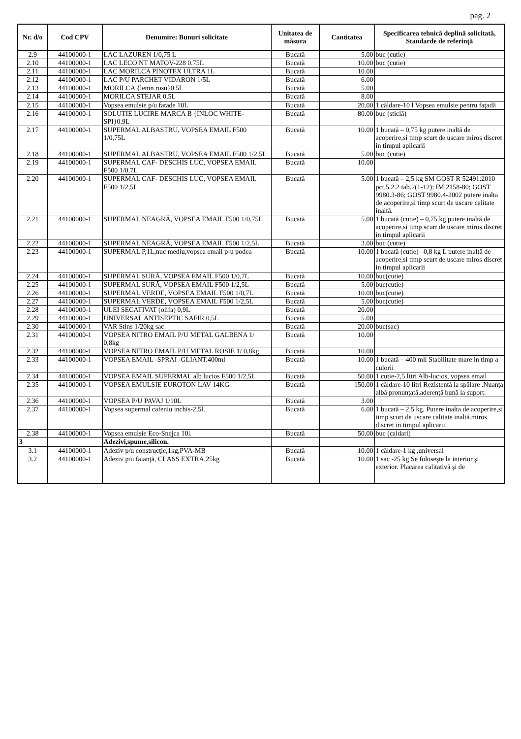pag. 2
| Nr. d/o | Cod CPV | Denumire: Bunuri solicitate | Unitatea de măsura | Cantitatea | Specificarea tehnică deplină solicitată, Standarde de referinţă |
| --- | --- | --- | --- | --- | --- |
| 2.9 | 44100000-1 | LAC LAZUREN 1/0,75 L | Bucată | 5.00 | buc (cutie) |
| 2.10 | 44100000-1 | LAC LECO NT MATOV-228 0.75L | Bucată | 10.00 | buc (cutie) |
| 2.11 | 44100000-1 | LAC MORILCA PINOTEX ULTRA 1L | Bucată | 10.00 | |
| 2.12 | 44100000-1 | LAC P/U PARCHET VIDARON 1/5L | Bucată | 6.00 | |
| 2.13 | 44100000-1 | MORILCA {lemn rosu}0.5l | Bucată | 5.00 | |
| 2.14 | 44100000-1 | MORILCA STEJAR 0,5L | Bucată | 8.00 | |
| 2.15 | 44100000-1 | Vopsea emulsie p/u fatade 10L | Bucată | 20.00 | 1 căldare-10 l Vopsea emulsie pentru faţadă |
| 2.16 | 44100000-1 | SOLUTIE LUCIRE MARCA B {INLOC WHITE-SPI}0.9L | Bucată | 80.00 | buc (sticlă) |
| 2.17 | 44100000-1 | SUPERMAL ALBASTRU, VOPSEA EMAIL F500 1/0,75L | Bucată | 10.00 | 1 bucată – 0,75 kg putere inaltă de acoperire,si timp scurt de uscare miros discret in timpul aplicarii |
| 2.18 | 44100000-1 | SUPERMAL ALBASTRU, VOPSEA EMAIL F500 1/2,5L | Bucată | 5.00 | buc (cutie) |
| 2.19 | 44100000-1 | SUPERMAL CAF- DESCHIS LUC, VOPSEA EMAIL F500 1/0,7L | Bucată | 10.00 | |
| 2.20 | 44100000-1 | SUPERMAL CAF- DESCHIS LUC, VOPSEA EMAIL F500 1/2,5L | Bucată | 5.00 | 1 bucată – 2,5 kg SM GOST R 52491:2010 pct.5.2.2 tab.2(1-12); IM 2158-80; GOST 9980.3-86; GOST 9980.4-2002 putere inalta de acoperire,si timp scurt de uscare calitate inaltă. |
| 2.21 | 44100000-1 | SUPERMAL NEAGRĂ, VOPSEA EMAIL F500 1/0,75L | Bucată | 5.00 | 1 bucată (cutie) – 0,75 kg putere inaltă de acoperire,si timp scurt de uscare miros discret in timpul aplicarii |
| 2.22 | 44100000-1 | SUPERMAL NEAGRĂ, VOPSEA EMAIL F500 1/2,5L | Bucată | 3.00 | buc (cutie) |
| 2.23 | 44100000-1 | SUPERMAL P,1L,nuc mediu,vopsea email p-u podea | Bucată | 10.00 | 1 bucată (cutie) –0,8 kg L putere inaltă de acoperire,si timp scurt de uscare miros discret in timpul aplicarii |
| 2.24 | 44100000-1 | SUPERMAL SURĂ, VOPSEA EMAIL F500 1/0,7L | Bucată | 10.00 | buc(cutie) |
| 2.25 | 44100000-1 | SUPERMAL SURĂ, VOPSEA EMAIL F500 1/2,5L | Bucată | 5.00 | buc(cutie) |
| 2.26 | 44100000-1 | SUPERMAL VERDE, VOPSEA EMAIL F500 1/0,7L | Bucată | 10.00 | buc(cutie) |
| 2.27 | 44100000-1 | SUPERMAL VERDE, VOPSEA EMAIL F500 1/2,5L | Bucată | 5.00 | buc(cutie) |
| 2.28 | 44100000-1 | ULEI SECATIVAT (olifa) 0,9L | Bucată | 20.00 | |
| 2.29 | 44100000-1 | UNIVERSAL ANTISEPTIC SAFIR 0,5L | Bucată | 5.00 | |
| 2.30 | 44100000-1 | VAR Stins 1/20kg sac | Bucată | 20.00 | buc(sac) |
| 2.31 | 44100000-1 | VOPSEA NITRO EMAIL P/U METAL GALBENA 1/ 0,8kg | Bucată | 10.00 | |
| 2.32 | 44100000-1 | VOPSEA NITRO EMAIL P/U METAL ROSIE 1/ 0,8kg | Bucată | 10.00 | |
| 2.33 | 44100000-1 | VOPSEA EMAIL -SPRAI -GLIANT.400ml | Bucată | 10.00 | 1 bucată – 400 mll Stabilitate mare in timp a culorii |
| 2.34 | 44100000-1 | VOPSEA EMAIL SUPERMAL alb lucios F500 1/2,5L | Bucată | 50.00 | 1 cutie-2,5 litri Alb-lucios, vopsea email |
| 2.35 | 44100000-1 | VOPSEA EMULSIE EUROTON LAV 14KG | Bucată | 150.00 | 1 căldare-10 litri Rezistentă la spălare .Nuanţa albă pronunţată.aderenţă bună la suport. |
| 2.36 | 44100000-1 | VOPSEA P/U PAVAJ 1/10L | Bucată | 3.00 | |
| 2.37 | 44100000-1 | Vopsea supermal cafeniu inchis-2,5l. | Bucată | 6.00 | 1 bucată – 2,5 kg. Putere inalta de acoperire,si timp scurt de uscare calitate inaltă.miros discret in timpul aplicarii. |
| 2.38 | 44100000-1 | Vopsea emulsie Eco-Snejca 10l. | Bucată | 50.00 | buc (caldari) |
| 3 | | Adezivi,spume,silicon. | | | |
| 3.1 | 44100000-1 | Adeziv p/u construcţie,1kg,PVA-MB | Bucată | 10.00 | 1 căldare-1 kg ,universal |
| 3.2 | 44100000-1 | Adeziv p/u faianţă, CLASS EXTRA,25kg | Bucată | 10.00 | 1 sac -25 kg Se foloseşte la interior şi exterior. Placarea calitativă şi de |